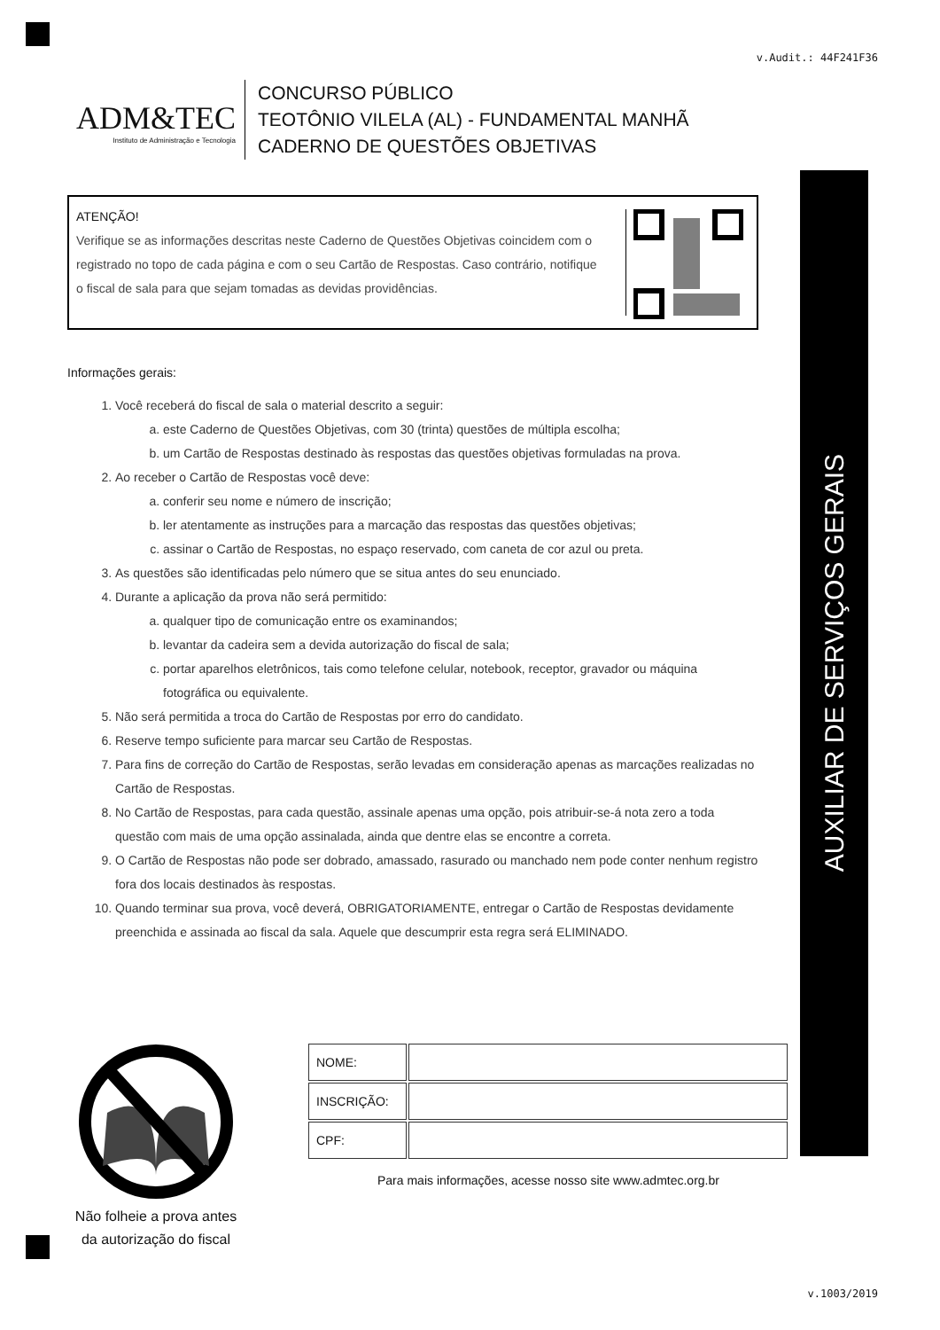AUXILIAR DE SERVIÇOS GERAIS
v.Audit.: 44F241F36
ADM&TEC
Instituto de Administração e Tecnologia
CONCURSO PÚBLICO
TEOTÔNIO VILELA (AL) - FUNDAMENTAL MANHÃ
CADERNO DE QUESTÕES OBJETIVAS
ATENÇÃO!
Verifique se as informações descritas neste Caderno de Questões Objetivas coincidem com o registrado no topo de cada página e com o seu Cartão de Respostas. Caso contrário, notifique o fiscal de sala para que sejam tomadas as devidas providências.
Informações gerais:
1. Você receberá do fiscal de sala o material descrito a seguir:
a. este Caderno de Questões Objetivas, com 30 (trinta) questões de múltipla escolha;
b. um Cartão de Respostas destinado às respostas das questões objetivas formuladas na prova.
2. Ao receber o Cartão de Respostas você deve:
a. conferir seu nome e número de inscrição;
b. ler atentamente as instruções para a marcação das respostas das questões objetivas;
c. assinar o Cartão de Respostas, no espaço reservado, com caneta de cor azul ou preta.
3. As questões são identificadas pelo número que se situa antes do seu enunciado.
4. Durante a aplicação da prova não será permitido:
a. qualquer tipo de comunicação entre os examinandos;
b. levantar da cadeira sem a devida autorização do fiscal de sala;
c. portar aparelhos eletrônicos, tais como telefone celular, notebook, receptor, gravador ou máquina fotográfica ou equivalente.
5. Não será permitida a troca do Cartão de Respostas por erro do candidato.
6. Reserve tempo suficiente para marcar seu Cartão de Respostas.
7. Para fins de correção do Cartão de Respostas, serão levadas em consideração apenas as marcações realizadas no Cartão de Respostas.
8. No Cartão de Respostas, para cada questão, assinale apenas uma opção, pois atribuir-se-á nota zero a toda questão com mais de uma opção assinalada, ainda que dentre elas se encontre a correta.
9. O Cartão de Respostas não pode ser dobrado, amassado, rasurado ou manchado nem pode conter nenhum registro fora dos locais destinados às respostas.
10. Quando terminar sua prova, você deverá, OBRIGATORIAMENTE, entregar o Cartão de Respostas devidamente preenchida e assinada ao fiscal da sala. Aquele que descumprir esta regra será ELIMINADO.
Não folheie a prova antes da autorização do fiscal
| NOME: | |
| INSCRIÇÃO: | |
| CPF: | |
Para mais informações, acesse nosso site www.admtec.org.br
v.1003/2019